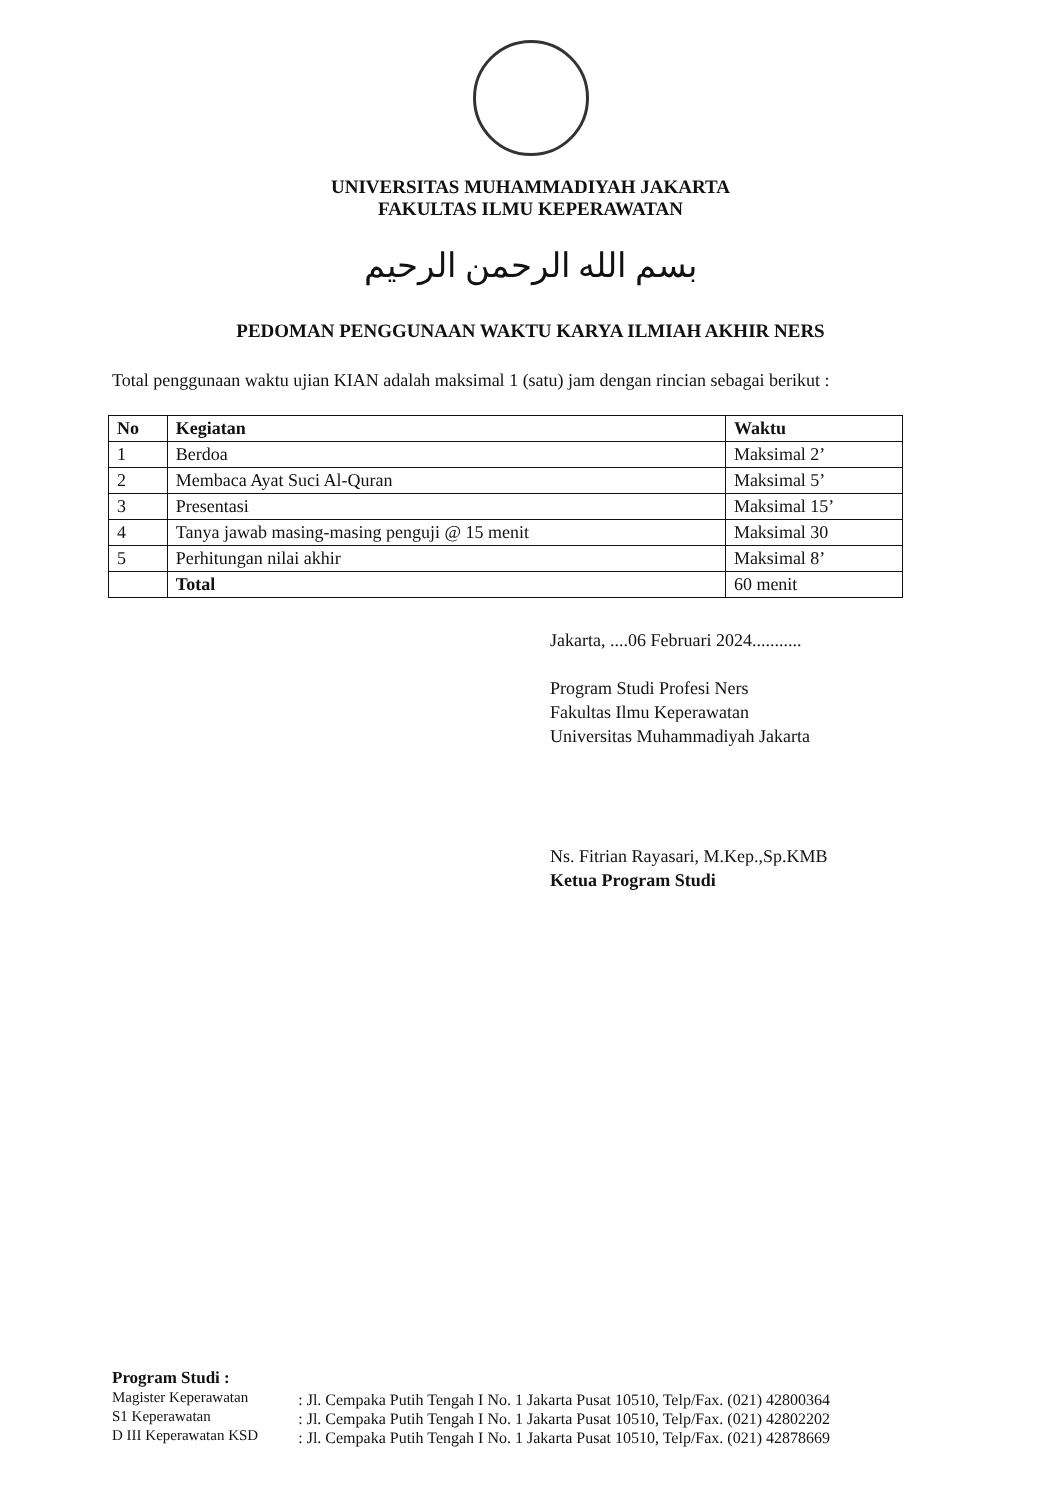UNIVERSITAS MUHAMMADIYAH JAKARTA
FAKULTAS ILMU KEPERAWATAN
بسم الله الرحمن الرحيم
PEDOMAN PENGGUNAAN WAKTU KARYA ILMIAH AKHIR NERS
Total penggunaan waktu ujian KIAN adalah maksimal 1 (satu) jam dengan rincian sebagai berikut :
| No | Kegiatan | Waktu |
| --- | --- | --- |
| 1 | Berdoa | Maksimal 2’ |
| 2 | Membaca Ayat Suci Al-Quran | Maksimal 5’ |
| 3 | Presentasi | Maksimal 15’ |
| 4 | Tanya jawab masing-masing penguji @ 15 menit | Maksimal 30 |
| 5 | Perhitungan nilai akhir | Maksimal 8’ |
| | Total | 60 menit |
Jakarta, ....06 Februari 2024...........
Program Studi Profesi Ners
Fakultas Ilmu Keperawatan
Universitas Muhammadiyah Jakarta
Ns. Fitrian Rayasari, M.Kep.,Sp.KMB
Ketua Program Studi
Program Studi :
Magister Keperawatan
S1 Keperawatan
D III Keperawatan KSD
: Jl. Cempaka Putih Tengah I No. 1 Jakarta Pusat 10510, Telp/Fax. (021) 42800364
: Jl. Cempaka Putih Tengah I No. 1 Jakarta Pusat 10510, Telp/Fax. (021) 42802202
: Jl. Cempaka Putih Tengah I No. 1 Jakarta Pusat 10510, Telp/Fax. (021) 42878669